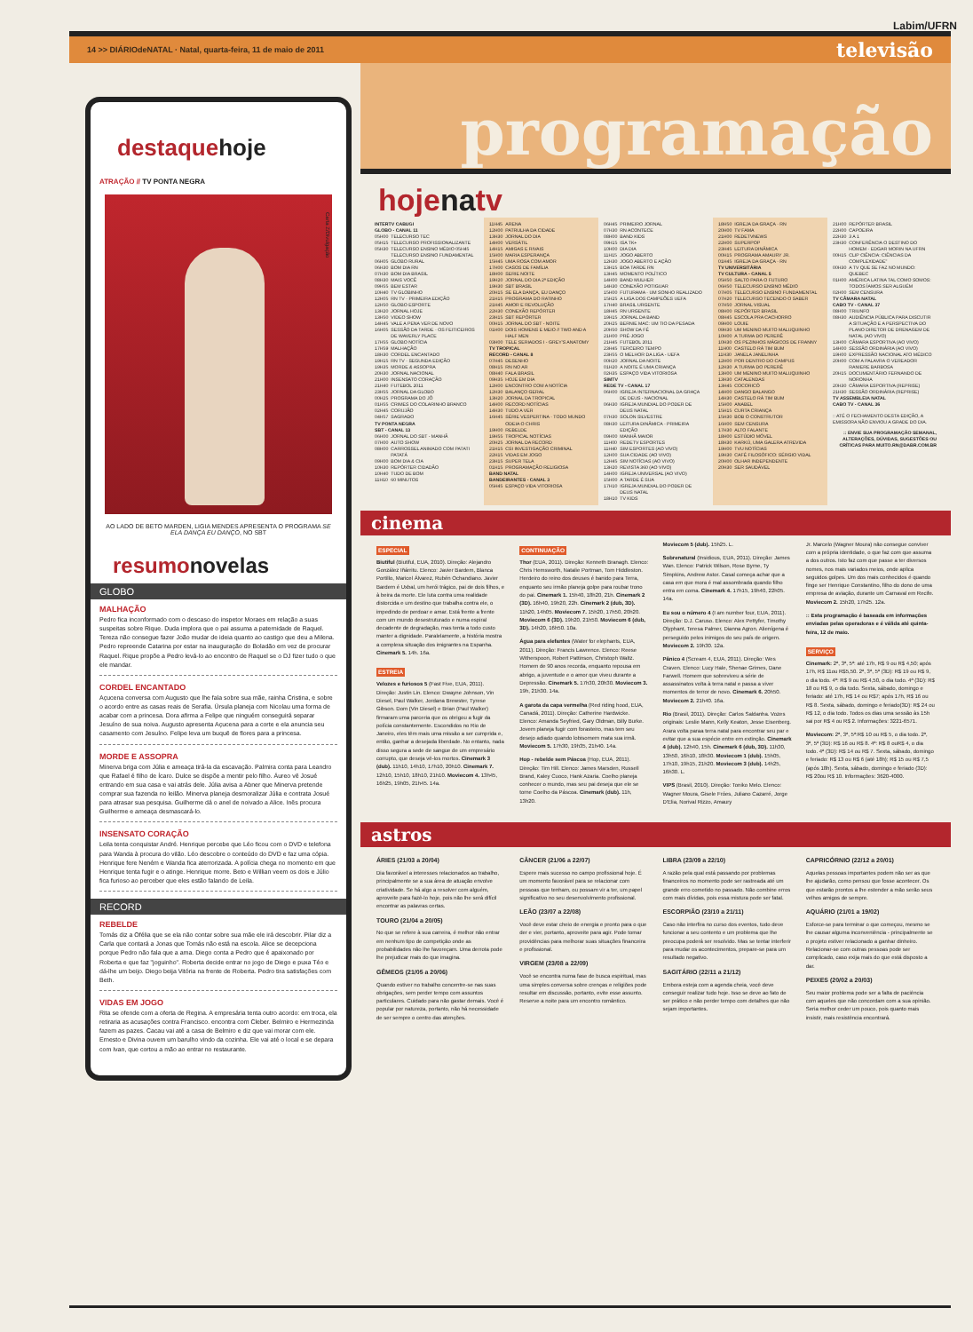Labim/UFRN
14 >> DIÁRIOdeNATAL · Natal, quarta-feira, 11 de maio de 2011 televisão
destaquehoje
ATRAÇÃO // TV PONTA NEGRA
Carta Z/Divulgação
AO LADO DE BETO MARDEN, LIGIA MENDES APRESENTA O PROGRAMA SE ELA DANÇA EU DANÇO, NO SBT
resumonovelas
GLOBO
MALHAÇÃO
Pedro fica inconformado com o descaso do inspetor Moraes em relação a suas suspeitas sobre Rique. Duda implora que o pai assuma a paternidade de Raquel. Tereza não consegue fazer João mudar de ideia quanto ao castigo que deu a Milena. Pedro repreende Catarina por estar na inauguração do Boladão em vez de procurar Raquel. Rique propõe a Pedro levá-lo ao encontro de Raquel se o DJ fizer tudo o que ele mandar.
CORDEL ENCANTADO
Açucena conversa com Augusto que lhe fala sobre sua mãe, rainha Cristina, e sobre o acordo entre as casas reais de Serafia. Úrsula planeja com Nicolau uma forma de acabar com a princesa. Dora afirma a Felipe que ninguém conseguirá separar Jesuíno de sua noiva. Augusto apresenta Açucena para a corte e ela anuncia seu casamento com Jesuíno. Felipe leva um buquê de flores para a princesa.
MORDE E ASSOPRA
Minerva briga com Júlia e ameaça tirá-la da escavação. Palmira conta para Leandro que Rafael é filho de Ícaro. Dulce se dispõe a mentir pelo filho. Áureo vê Josué entrando em sua casa e vai atrás dele. Júlia avisa a Abner que Minerva pretende comprar sua fazenda no leilão. Minerva planeja desmoralizar Júlia e contrata Josué para atrasar sua pesquisa. Guilherme dá o anel de noivado a Alice. Inês procura Guilherme e ameaça desmascará-lo.
INSENSATO CORAÇÃO
Leila tenta conquistar André. Henrique percebe que Léo ficou com o DVD e telefona para Wanda à procura do vilão. Léo descobre o conteúdo do DVD e faz uma cópia. Henrique fere Neném e Wanda fica aterrorizada. A polícia chega no momento em que Henrique tenta fugir e o atinge. Henrique morre. Beto e Willian veem os dois e Júlio fica furioso ao perceber que eles estão falando de Leila.
RECORD
REBELDE
Tomás diz a Ofélia que se ela não contar sobre sua mãe ele irá descobrir. Pilar diz a Carla que contará a Jonas que Tomás não está na escola. Alice se decepciona porque Pedro não fala que a ama. Diego conta a Pedro que é apaixonado por Roberta e que faz "joguinho". Roberta decide entrar no jogo de Diego e puxa Téo e dá-lhe um beijo. Diego beija Vitória na frente de Roberta. Pedro tira satisfações com Beth.
VIDAS EM JOGO
Rita se ofende com a oferta de Regina. A empresária tenta outro acordo: em troca, ela retiraria as acusações contra Francisco. encontra com Cleber. Belmiro e Hermezinda fazem as pazes. Cacau vai até a casa de Belmiro e diz que vai morar com ele. Ernesto e Divina ouvem um barulho vindo da cozinha. Ele vai até o local e se depara com Ivan, que cortou a mão ao entrar no restaurante.
programação
hojenatv
INTERTV CABUGI
GLOBO - CANAL 11
| 05H00 | TELECURSO TEC |
| 05H15 | TELECURSO PROFISSIONALIZANTE |
| 05H30 | TELECURSO ENSINO MÉDIO 05H45 TELECURSO ENSINO FUNDAMENTAL |
| 06H05 | GLOBO RURAL |
| 06H30 | BOM DIA RN |
| 07H30 | BOM DIA BRASIL |
| 08H30 | MAIS VOCÊ |
| 09H55 | BEM ESTAR |
| 10H40 | TV GLOBINHO |
| 12H05 | RN TV - PRIMEIRA EDIÇÃO |
| 12H50 | GLOBO ESPORTE |
| 13H20 | JORNAL HOJE |
| 13H50 | VIDEO SHOW |
| 14H45 | VALE A PENA VER DE NOVO |
| 16H05 | SESSÃO DA TARDE - OS FEITICEIROS DE WAVERLY PLACE |
| 17H55 | GLOBO NOTÍCIA |
| 17H59 | MALHAÇÃO |
| 18H30 | CORDEL ENCANTADO |
| 19H15 | RN TV - SEGUNDA EDIÇÃO |
| 19H35 | MORDE & ASSOPRA |
| 20H30 | JORNAL NACIONAL |
| 21H00 | INSENSATO CORAÇÃO |
| 21H40 | FUTEBOL 2011 |
| 23H55 | JORNAL DA GLOBO |
| 00H25 | PROGRAMA DO JÔ |
| 01H55 | CRIMES DO COLARINHO BRANCO |
| 02H45 | CORUJÃO |
| 04H57 | SAGRADO |
TV PONTA NEGRA
SBT - CANAL 13
| 06H00 | JORNAL DO SBT - MANHÃ |
| 07H00 | AUTO SHOW |
| 08H00 | CARROSSEL ANIMADO COM PATATI PATATÁ |
| 09H00 | BOM DIA & CIA |
| 10H30 | REPÓRTER CIDADÃO |
| 10H40 | TUDO DE BOM |
| 11H10 | 60 MINUTOS |
| 11H45 | ARENA |
| 12H00 | PATRULHA DA CIDADE |
| 13H30 | JORNAL DO DIA |
| 14H00 | VERSÁTIL |
| 14H15 | AMIGAS E RIVAIS |
| 15H00 | MARIA ESPERANÇA |
| 15H45 | UMA ROSA COM AMOR |
| 17H00 | CASOS DE FAMÍLIA |
| 18H00 | SERIE NOITE |
| 19H20 | JORNAL DO DIA 2ª EDIÇÃO |
| 19H30 | SBT BRASIL |
| 20H15 | SE ELA DANÇA, EU DANÇO |
| 21H15 | PROGRAMA DO RATINHO |
| 21H45 | AMOR E REVOLUÇÃO |
| 22H30 | CONEXÃO REPÓRTER |
| 23H15 | SBT REPÓRTER |
| 00H15 | JORNAL DO SBT - NOITE |
| 01H00 | DOIS HOMENS E MEIO // TWO AND A HALF MEN |
| 03H00 | TELE SERIADOS I - GREY'S ANATOMY |
TV TROPICAL
RECORD - CANAL 8
| 07H45 | DESENHO |
| 08H15 | RN NO AR |
| 08H40 | FALA BRASIL |
| 09H35 | HOJE EM DIA |
| 12H00 | ENCONTRO COM A NOTÍCIA |
| 12H30 | BALANÇO GERAL |
| 13H20 | JORNAL DA TROPICAL |
| 14H00 | RECORD NOTÍCIAS |
| 14H30 | TUDO A VER |
| 16H45 | SÉRIE VESPERTINA - TODO MUNDO ODEIA O CHRIS |
| 19H00 | REBELDE |
| 19H55 | TROPICAL NOTÍCIAS |
| 20H25 | JORNAL DA RECORD |
| 21H15 | CSI INVESTIGAÇÃO CRIMINAL |
| 22H15 | VIDAS EM JOGO |
| 23H15 | SUPER TELA |
| 01H15 | PROGRAMAÇÃO RELIGIOSA |
BAND NATAL
BANDEIRANTES - CANAL 3
| 05H45 | ESPAÇO VIDA VITORIOSA |
| 06H45 | PRIMEIRO JORNAL |
| 07H30 | RN ACONTECE |
| 08H00 | BAND KIDS |
| 09H15 | ISA TK+ |
| 10H00 | DIA DIA |
| 11H15 | JOGO ABERTO |
| 12H30 | JOGO ABERTO E AÇÃO |
| 13H15 | BOA TARDE RN |
| 13H45 | MOMENTO POLÍTICO |
| 14H00 | BAND MULHER |
| 14H30 | CONEXÃO POTIGUAR |
| 15H00 | FUTURAMA - UM SONHO REALIZADO |
| 15H25 | A LIGA DOS CAMPEÕES UEFA |
| 17H40 | BRASIL URGENTE |
| 18H45 | RN URGENTE |
| 19H15 | JORNAL DA BAND |
| 20H25 | BERNIE MAC: UM TIO DA PESADA |
| 20H50 | SHOW DA FÉ |
| 21H00 | PRÉ-JOGO |
| 21H45 | FUTEBOL 2011 |
| 23H45 | TERCEIRO TEMPO |
| 23H55 | O MELHOR DA LIGA - UEFA |
| 00H20 | JORNAL DA NOITE |
| 01H20 | A NOITE É UMA CRIANÇA |
| 02H35 | ESPAÇO VIDA VITORIOSA |
SIMTV
REDE TV - CANAL 17
| 06H00 | IGREJA INTERNACIONAL DA GRAÇA DE DEUS - NACIONAL |
| 06H30 | IGREJA MUNDIAL DO PODER DE DEUS NATAL |
| 07H30 | SOLON SILVESTRE |
| 08H30 | LEITURA DINÂMICA - PRIMEIRA EDIÇÃO |
| 09H00 | MANHÃ MAIOR |
| 11H00 | REDETV ESPORTES |
| 11H40 | SIM ESPORTES (AO VIVO) |
| 12H00 | SUA CIDADE (AO VIVO) |
| 12H45 | SIM NOTÍCIAS (AO VIVO) |
| 13H20 | REVISTA 360 (AO VIVO) |
| 14H00 | IGREJA UNIVERSAL (AO VIVO) |
| 15H00 | A TARDE É SUA |
| 17H10 | IGREJA MUNDIAL DO PODER DE DEUS NATAL |
| 18H10 | TV KIDS |
| 18H50 | IGREJA DA GRAÇA - RN |
| 20H00 | TV FAMA |
| 21H00 | REDETVNEWS |
| 22H00 | SUPERPOP |
| 23H45 | LEITURA DINÂMICA |
| 00H15 | PROGRAMA AMAURY JR. |
| 01H45 | IGREJA DA GRAÇA - RN |
TV UNIVERSITÁRIA
TV CULTURA - CANAL 5
| 05H50 | SALTO PARA O FUTURO |
| 06H50 | TELECURSO ENSINO MÉDIO |
| 07H05 | TELECURSO ENSINO FUNDAMENTAL |
| 07H20 | TELECURSO TECENDO O SABER |
| 07H50 | JORNAL VISUAL |
| 08H00 | REPÓRTER BRASIL |
| 08H45 | ESCOLA PRA CACHORRO |
| 09H00 | LOUIE |
| 09H30 | UM MENINO MUITO MALUQUINHO |
| 10H00 | A TURMA DO PERERÊ |
| 10H30 | OS PEZINHOS MÁGICOS DE FRANNY |
| 11H00 | CASTELO RÁ TIM BUM |
| 11H30 | JANELA JANELINHA |
| 12H00 | POR DENTRO DO CAMPUS |
| 12H30 | A TURMA DO PERERÊ |
| 13H00 | UM MENINO MUITO MALUQUINHO |
| 13H30 | CATALENDAS |
| 13H45 | COCORICÓ |
| 14H00 | DANGO BALANGO |
| 14H30 | CASTELO RÁ TIM BUM |
| 15H00 | ANABEL |
| 15H15 | CURTA CRIANÇA |
| 15H30 | BOB O CONSTRUTOR |
| 16H00 | SEM CENSURA |
| 17H30 | ALTO FALANTE |
| 18H00 | ESTÚDIO MÓVEL |
| 18H30 | KARKÚ, UMA GALERA ATREVIDA |
| 19H00 | TVU NOTÍCIAS |
| 19H30 | CAFÉ FILOSÓFICO: SÉRGIO VIDAL |
| 20H00 | OLHAR INDEPENDENTE |
| 20H30 | SER SAUDÁVEL |
| 21H00 | REPÓRTER BRASIL |
| 22H00 | CAPOEIRA |
| 22H30 | 3 A 1 |
| 23H30 | CONFERÊNCIA O DESTINO DO HOMEM - EDGAR MORIN NA UFRN |
| 00H15 | CLIP CIÊNCIA: CIÊNCIAS DA COMPLEXIDADE" |
| 00H30 | A TV QUE SE FAZ NO MUNDO: QUEBEC |
| 01H00 | AMÉRICA LATINA TAL COMO SOMOS: TODOS ÍAMOS SER ALGUÉM |
| 02H00 | SEM CENSURA |
TV CÂMARA NATAL
CABO TV - CANAL 37
| 08H00 | TRIUNFO |
| 08H30 | AUDIÊNCIA PÚBLICA PARA DISCUTIR A SITUAÇÃO E A PERSPECTIVA DO PLANO DIRETOR DE DRENAGEM DE NATAL (AO VIVO) |
| 13H00 | CÂMARA ESPORTIVA (AO VIVO) |
| 14H00 | SESSÃO ORDINÁRIA (AO VIVO) |
| 19H00 | EXPRESSÃO NACIONAL ATO MÉDICO |
| 20H00 | COM A PALAVRA O VEREADOR RANIERE BARBOSA |
| 20H15 | DOCUMENTÁRIO FERNANDO DE NORONHA |
| 20H30 | CÂMARA ESPORTIVA (REPRISE) |
| 21H30 | SESSÃO ORDINÁRIA (REPRISE) |
TV ASSEMBLEIA NATAL
CABO TV - CANAL 36
:: ATÉ O FECHAMENTO DESTA EDIÇÃO, A EMISSORA NÃO ENVIOU A GRADE DO DIA.
:: ENVIE SUA PROGRAMAÇÃO SEMANAL, ALTERAÇÕES, DÚVIDAS, SUGESTÕES OU CRÍTICAS PARA MUITO.RN@DABR.COM.BR
cinema
ESPECIAL
Biutiful (Biutiful, EUA, 2010). Direção: Alejandro González Iñárritu. Elenco: Javier Bardem, Blanca Portillo, Maricel Álvarez, Rubén Ochandiano. Javier Bardem é Uxbal, um herói trágico, pai de dois filhos, e à beira da morte. Ele luta contra uma realidade distorcida e um destino que trabalha contra ele, o impedindo de perdoar e amar. Está frente a frente com um mundo desestruturado e numa espiral decadente de degradação, mas tenta a todo custo manter a dignidade. Paralelamente, a história mostra a complexa situação dos imigrantes na Espanha. Cinemark 5. 14h. 16a.
ESTREIA
Velozes e furiosos 5 (Fast Five, EUA, 2011). Direção: Justin Lin. Elenco: Dwayne Johnson, Vin Diesel, Paul Walker, Jordana Brewster, Tyrese Gibson. Dom (Vin Diesel) e Brian (Paul Walker) firmaram uma parceria que os obrigou a fugir da polícia constantemente. Escondidos no Rio de Janeiro, eles têm mais uma missão a ser cumprida e, então, ganhar a desejada liberdade. No entanto, nada disso segura a sede de sangue de um empresário corrupto, que deseja vê-los mortos. Cinemark 3 (dub). 11h10, 14h10, 17h10, 20h10. Cinemark 7. 12h10, 15h10, 18h10, 21h10. Moviecom 4. 13h45, 16h25, 19h05, 21h45. 14a.
CONTINUAÇÃO
Thor (EUA, 2011). Direção: Kenneth Branagh. Elenco: Chris Hemsworth, Natalie Portman, Tom Hiddleston. Herdeiro do reino dos deuses é banido para Terra, enquanto seu irmão planeja golpe para roubar trono do pai. Cinemark 1. 15h40, 18h20, 21h. Cinemark 2 (3D). 16h40, 19h20, 22h. Cinemark 2 (dub, 3D). 11h20, 14h05. Moviecom 7. 15h20, 17h50, 20h20. Moviecom 6 (3D). 19h20, 21h50. Moviecom 6 (dub, 3D). 14h20, 16h50. 10a.
Água para elefantes (Water for elephants, EUA, 2011). Direção: Francis Lawrence. Elenco: Reese Witherspoon, Robert Pattinson, Christoph Waltz. Homem de 90 anos recorda, enquanto repousa em abrigo, a juventude e o amor que viveu durante a Depressão. Cinemark 5. 17h30, 20h30. Moviecom 3. 19h, 21h30. 14a.
A garota da capa vermelha (Red riding hood, EUA, Canadá, 2011). Direção: Catherine Hardwicke. Elenco: Amanda Seyfried, Gary Oldman, Billy Burke. Jovem planeja fugir com forasteiro, mas tem seu desejo adiado quando lobisomem mata sua irmã. Moviecom 5. 17h30, 19h35, 21h40. 14a.
Hop - rebelde sem Páscoa (Hop, EUA, 2011). Direção: Tim Hill. Elenco: James Marsden, Russell Brand, Kaley Cuoco, Hank Azaria. Coelho planeja conhecer o mundo, mas seu pai deseja que ele se torne Coelho da Páscoa. Cinemark (dub). 11h, 13h20.
Moviecom 5 (dub). 15h25. L.
Sobrenatural (Insidious, EUA, 2011). Direção: James Wan. Elenco: Patrick Wilson, Rose Byrne, Ty Simpkins, Andrew Astor. Casal começa achar que a casa em que mora é mal assombrada quando filho entra em coma. Cinemark 4. 17h15, 19h40, 22h05. 14a.
Eu sou o número 4 (I am number four, EUA, 2011). Direção: D.J. Caruso. Elenco: Alex Pettyfer, Timothy Olyphant, Teresa Palmer, Dianna Agron. Alienígena é perseguido pelos inimigos do seu país de origem. Moviecom 2. 19h30. 12a.
Pânico 4 (Scream 4, EUA, 2011). Direção: Wes Craven. Elenco: Lucy Hale, Shenae Grimes, Dane Farwell. Homem que sobreviveu a série de assassinatos volta à terra natal e passa a viver momentos de terror de novo. Cinemark 6. 20h50. Moviecom 2. 21h40. 16a.
Rio (Brasil, 2011). Direção: Carlos Saldanha. Vozes originais: Leslie Mann, Kelly Keaton, Jesse Eisenberg. Arara volta paraa terra natal para encontrar seu par e evitar que a sua espécie entre em extinção. Cinemark 4 (dub). 12h40, 15h. Cinemark 6 (dub, 3D). 11h30, 13h50, 16h10, 18h30. Moviecom 1 (dub). 15h05, 17h10, 19h15, 21h20. Moviecom 3 (dub). 14h25, 16h30. L.
VIPS (Brasil, 2010). Direção: Toniko Melo. Elenco: Wagner Moura, Gisele Fróes, Juliano Cazarré, Jorge D'Elia, Norival Rizzo, Amaury
Jr. Marcelo (Wagner Moura) não consegue conviver com a própria identidade, o que faz com que assuma a dos outros. Isto faz com que passe a ter diversos nomes, nos mais variados meios, onde aplica seguidos golpes. Um dos mais conhecidos é quando finge ser Henrique Constantino, filho do dono de uma empresa de aviação, durante um Carnaval em Recife. Moviecom 2. 15h20, 17h25. 12a.
:: Esta programação é baseada em informações enviadas pelas operadoras e é válida até quinta-feira, 12 de maio.
SERVIÇO
Cinemark: 2ª, 3ª, 5ª: até 17h, R$ 9 ou R$ 4,50; após 17h, R$ 11ou R$5,50. 2ª, 3ª, 5ª (3D): R$ 19 ou R$ 9, o dia todo. 4ª: R$ 9 ou R$ 4,50, o dia todo. 4ª (3D): R$ 18 ou R$ 9, o dia todo. Sexta, sábado, domingo e feriado: até 17h, R$ 14 ou R$7; após 17h, R$ 16 ou R$ 8. Sexta, sábado, domingo e feriado(3D): R$ 24 ou R$ 12, o dia todo. Todos os dias uma sessão às 15h sai por R$ 4 ou R$ 2. Informações: 3221-6571.
Moviecom: 2ª, 3ª, 5ª:R$ 10 ou R$ 5, o dia todo. 2ª, 3ª, 5ª (3D): R$ 16 ou R$ 8. 4ª: R$ 8 ouR$ 4, o dia todo. 4ª (3D): R$ 14 ou R$ 7. Sexta, sábado, domingo e feriado: R$ 13 ou R$ 6 (até 18h); R$ 15 ou R$ 7,5 (após 18h). Sexta, sábado, domingo e feriado (3D): R$ 20ou R$ 10. Informações: 3620-4000.
astros
ÁRIES (21/03 a 20/04)
Dia favorável a interesses relacionados ao trabalho, principalmente se a sua área de atuação envolve criatividade. Se há algo a resolver com alguém, aproveite para fazê-lo hoje, pois não lhe será difícil encontrar as palavras certas.
TOURO (21/04 a 20/05)
No que se refere à sua carreira, é melhor não entrar em nenhum tipo de competição onde as probabilidades não lhe favoreçam. Uma derrota pode lhe prejudicar mais do que imagina.
GÊMEOS (21/05 a 20/06)
Quando estiver no trabalho concentre-se nas suas obrigações, sem perder tempo com assuntos particulares. Cuidado para não gastar demais. Você é popular por natureza, portanto, não há necessidade de ser sempre o centro das atenções.
CÂNCER (21/06 a 22/07)
Espere mais sucesso no campo profissional hoje. É um momento favorável para se relacionar com pessoas que tenham, ou possam vir a ter, um papel significativo no seu desenvolvimento profissional.
LEÃO (23/07 a 22/08)
Você deve estar cheio de energia e pronto para o que der e vier, portanto, aproveite para agir. Pode tomar providências para melhorar suas situações financeira e profissional.
VIRGEM (23/08 a 22/09)
Você se encontra numa fase de busca espiritual, mas uma simples conversa sobre crenças e religiões pode resultar em discussão, portanto, evite esse assunto. Reserve a noite para um encontro romântico.
LIBRA (23/09 a 22/10)
A razão pela qual está passando por problemas financeiros no momento pode ser rastreada até um grande erro cometido no passado. Não combine erros com mais dívidas, pois essa mistura pode ser fatal.
ESCORPIÃO (23/10 a 21/11)
Caso não interfira no curso dos eventos, tudo deve funcionar a seu contento e um problema que lhe preocupa poderá ser resolvido. Mas se tentar interferir para mudar os acontecimentos, prepare-se para um resultado negativo.
SAGITÁRIO (22/11 a 21/12)
Embora esteja com a agenda cheia, você deve conseguir realizar tudo hoje. Isso se deve ao fato de ser prático e não perder tempo com detalhes que não sejam importantes.
CAPRICÓRNIO (22/12 a 20/01)
Aquelas pessoas importantes podem não ser as que lhe ajudarão, como pensou que fosse acontecer. Os que estarão prontos a lhe estender a mão serão seus velhos amigos de sempre.
AQUÁRIO (21/01 a 19/02)
Esforce-se para terminar o que começou, mesmo se lhe causar alguma inconveniência - principalmente se o projeto estiver relacionado a ganhar dinheiro. Relacionar-se com outras pessoas pode ser complicado, caso exija mais do que está disposto a dar.
PEIXES (20/02 a 20/03)
Seu maior problema pode ser a falta de paciência com aqueles que não concordam com a sua opinião. Seria melhor ceder um pouco, pois quanto mais insistir, mais resistência encontrará.